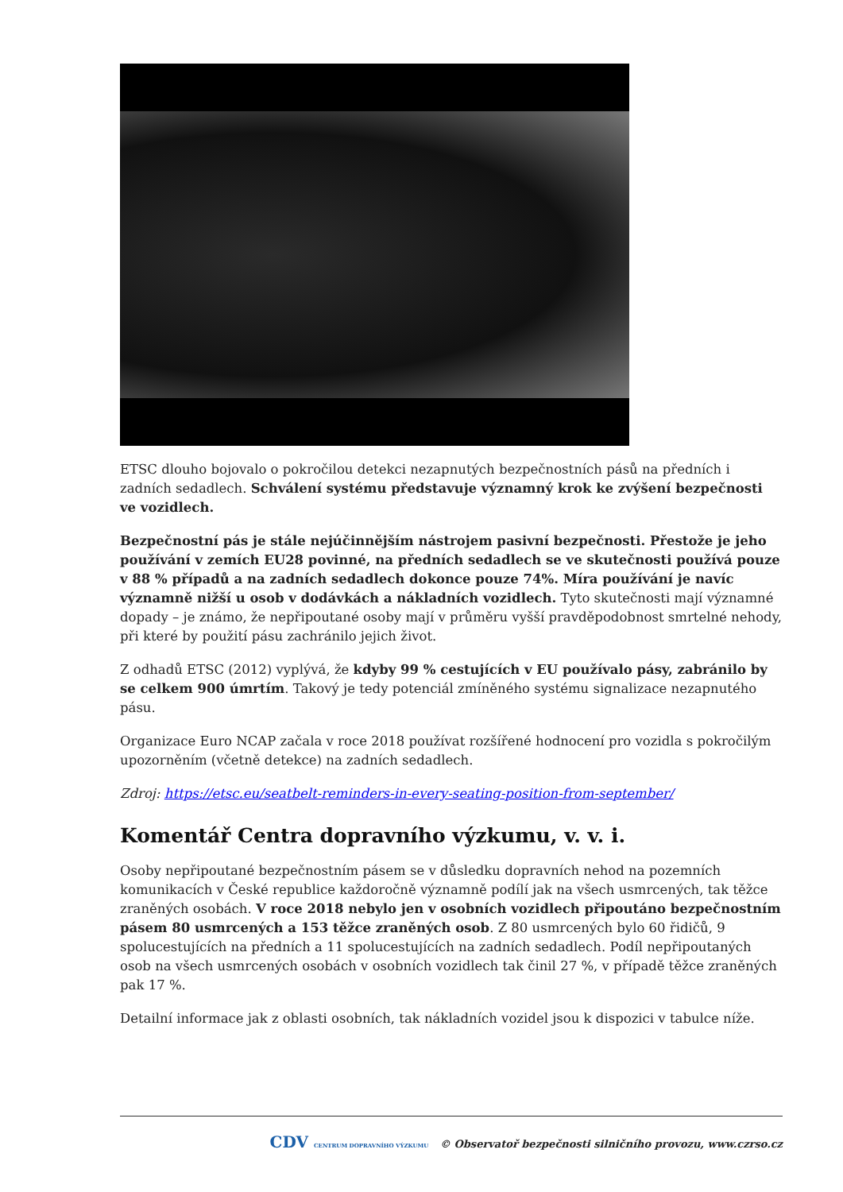ETSC dlouho bojovalo o pokročilou detekci nezapnutých bezpečnostních pásů na předních i zadních sedadlech. Schválení systému představuje významný krok ke zvýšení bezpečnosti ve vozidlech.
Bezpečnostní pás je stále nejúčinnějším nástrojem pasivní bezpečnosti. Přestože je jeho používání v zemích EU28 povinné, na předních sedadlech se ve skutečnosti používá pouze v 88 % případů a na zadních sedadlech dokonce pouze 74%. Míra používání je navíc významně nižší u osob v dodávkách a nákladních vozidlech. Tyto skutečnosti mají významné dopady – je známo, že nepřipoutané osoby mají v průměru vyšší pravděpodobnost smrtelné nehody, při které by použití pásu zachránilo jejich život.
Z odhadů ETSC (2012) vyplývá, že kdyby 99 % cestujících v EU používalo pásy, zabránilo by se celkem 900 úmrtím. Takový je tedy potenciál zmíněného systému signalizace nezapnutého pásu.
Organizace Euro NCAP začala v roce 2018 používat rozšířené hodnocení pro vozidla s pokročilým upozorněním (včetně detekce) na zadních sedadlech.
Zdroj: https://etsc.eu/seatbelt-reminders-in-every-seating-position-from-september/
Komentář Centra dopravního výzkumu, v. v. i.
Osoby nepřipoutané bezpečnostním pásem se v důsledku dopravních nehod na pozemních komunikacích v České republice každoročně významně podílí jak na všech usmrcených, tak těžce zraněných osobách. V roce 2018 nebylo jen v osobních vozidlech připoutáno bezpečnostním pásem 80 usmrcených a 153 těžce zraněných osob. Z 80 usmrcených bylo 60 řidičů, 9 spolucestujících na předních a 11 spolucestujících na zadních sedadlech. Podíl nepřipoutaných osob na všech usmrcených osobách v osobních vozidlech tak činil 27 %, v případě těžce zraněných pak 17 %.
Detailní informace jak z oblasti osobních, tak nákladních vozidel jsou k dispozici v tabulce níže.
CDV CENTRUM DOPRAVNÍHO VÝZKUMU © Observatoř bezpečnosti silničního provozu, www.czrso.cz